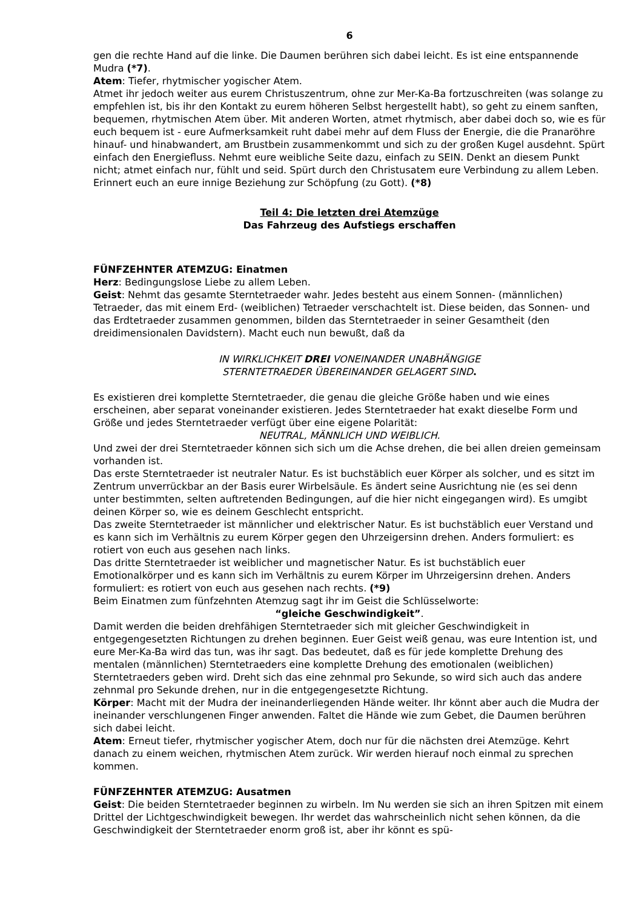6
gen die rechte Hand auf die linke. Die Daumen berühren sich dabei leicht. Es ist eine entspannende Mudra (*7).
Atem: Tiefer, rhytmischer yogischer Atem.
Atmet ihr jedoch weiter aus eurem Christuszentrum, ohne zur Mer-Ka-Ba fortzuschreiten (was solange zu empfehlen ist, bis ihr den Kontakt zu eurem höheren Selbst hergestellt habt), so geht zu einem sanften, bequemen, rhytmischen Atem über. Mit anderen Worten, atmet rhytmisch, aber dabei doch so, wie es für euch bequem ist - eure Aufmerksamkeit ruht dabei mehr auf dem Fluss der Energie, die die Pranaröhre hinauf- und hinabwandert, am Brustbein zusammenkommt und sich zu der großen Kugel ausdehnt. Spürt einfach den Energiefluss. Nehmt eure weibliche Seite dazu, einfach zu SEIN. Denkt an diesem Punkt nicht; atmet einfach nur, fühlt und seid. Spürt durch den Christusatem eure Verbindung zu allem Leben. Erinnert euch an eure innige Beziehung zur Schöpfung (zu Gott). (*8)
Teil 4: Die letzten drei Atemzüge
Das Fahrzeug des Aufstiegs erschaffen
FÜNFZEHNTER ATEMZUG: Einatmen
Herz: Bedingungslose Liebe zu allem Leben.
Geist: Nehmt das gesamte Sterntetraeder wahr. Jedes besteht aus einem Sonnen- (männlichen) Tetraeder, das mit einem Erd- (weiblichen) Tetraeder verschachtelt ist. Diese beiden, das Sonnen- und das Erdtetraeder zusammen genommen, bilden das Sterntetraeder in seiner Gesamtheit (den dreidimensionalen Davidstern). Macht euch nun bewußt, daß da
IN WIRKLICHKEIT DREI VONEINANDER UNABHÄNGIGE
STERNTETRAEDER ÜBEREINANDER GELAGERT SIND.
Es existieren drei komplette Sterntetraeder, die genau die gleiche Größe haben und wie eines erscheinen, aber separat voneinander existieren. Jedes Sterntetraeder hat exakt dieselbe Form und Größe und jedes Sterntetraeder verfügt über eine eigene Polarität:
NEUTRAL, MÄNNLICH UND WEIBLICH.
Und zwei der drei Sterntetraeder können sich sich um die Achse drehen, die bei allen dreien gemeinsam vorhanden ist.
Das erste Sterntetraeder ist neutraler Natur. Es ist buchstäblich euer Körper als solcher, und es sitzt im Zentrum unverrückbar an der Basis eurer Wirbelsäule. Es ändert seine Ausrichtung nie (es sei denn unter bestimmten, selten auftretenden Bedingungen, auf die hier nicht eingegangen wird). Es umgibt deinen Körper so, wie es deinem Geschlecht entspricht.
Das zweite Sterntetraeder ist männlicher und elektrischer Natur. Es ist buchstäblich euer Verstand und es kann sich im Verhältnis zu eurem Körper gegen den Uhrzeigersinn drehen. Anders formuliert: es rotiert von euch aus gesehen nach links.
Das dritte Sterntetraeder ist weiblicher und magnetischer Natur. Es ist buchstäblich euer Emotionalkörper und es kann sich im Verhältnis zu eurem Körper im Uhrzeigersinn drehen. Anders formuliert: es rotiert von euch aus gesehen nach rechts. (*9)
Beim Einatmen zum fünfzehnten Atemzug sagt ihr im Geist die Schlüsselworte:
“gleiche Geschwindigkeit”.
Damit werden die beiden drehfähigen Sterntetraeder sich mit gleicher Geschwindigkeit in entgegengesetzten Richtungen zu drehen beginnen. Euer Geist weiß genau, was eure Intention ist, und eure Mer-Ka-Ba wird das tun, was ihr sagt. Das bedeutet, daß es für jede komplette Drehung des mentalen (männlichen) Sterntetraeders eine komplette Drehung des emotionalen (weiblichen) Sterntetraeders geben wird. Dreht sich das eine zehnmal pro Sekunde, so wird sich auch das andere zehnmal pro Sekunde drehen, nur in die entgegengesetzte Richtung.
Körper: Macht mit der Mudra der ineinanderliegenden Hände weiter. Ihr könnt aber auch die Mudra der ineinander verschlungenen Finger anwenden. Faltet die Hände wie zum Gebet, die Daumen berühren sich dabei leicht.
Atem: Erneut tiefer, rhytmischer yogischer Atem, doch nur für die nächsten drei Atemzüge. Kehrt danach zu einem weichen, rhytmischen Atem zurück. Wir werden hierauf noch einmal zu sprechen kommen.
FÜNFZEHNTER ATEMZUG: Ausatmen
Geist: Die beiden Sterntetraeder beginnen zu wirbeln. Im Nu werden sie sich an ihren Spitzen mit einem Drittel der Lichtgeschwindigkeit bewegen. Ihr werdet das wahrscheinlich nicht sehen können, da die Geschwindigkeit der Sterntetraeder enorm groß ist, aber ihr könnt es spü-